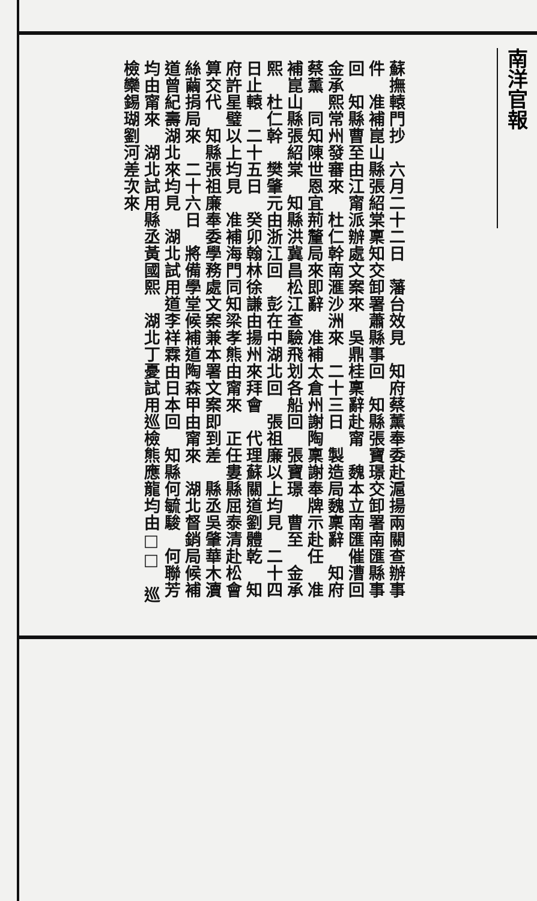南洋官報
蘇撫轅門抄　六月二十二日　藩台效見　知府蔡薰奉委赴滬揚兩關查辦事件　准補崑山縣張紹棠稟知交卸署蕭縣事回　知縣張寶璟交卸署南匯縣事回　知縣曹至由江甯派辦處文案來　吳鼎桂稟辭赴甯　魏本立南匯催漕回　金承熙常州發審來　杜仁幹南滙沙洲來　二十三日　製造局魏稟辭　知府蔡薰　同知陳世恩宜荊釐局來即辭　准補太倉州謝陶稟謝奉牌示赴任　准補崑山縣張紹棠　知縣洪冀昌松江查驗飛划各船回　張寶璟　曹至　金承熙　杜仁幹　樊肇元由浙江回　彭在中湖北回　張祖廉以上均見　二十四日止轅　二十五日　癸卯翰林徐謙由揚州來拜會　代理蘇關道劉體乾　知府許星璧以上均見　准補海門同知梁孝熊由甯來　正任婁縣屈泰清赴松會算交代　知縣張祖廉奉委學務處文案兼本署文案即到差　縣丞吳肇華木瀆絲繭捐局來　二十六日　將備學堂候補道陶森甲由甯來　湖北督銷局候補道曾紀壽湖北來均見　湖北試用道李祥霖由日本回　知縣何毓駿　何聯芳均由甯來　湖北試用縣丞黃國熙　湖北丁憂試用巡檢熊應龍均由□□　巡檢欒錫瑚劉河差次來